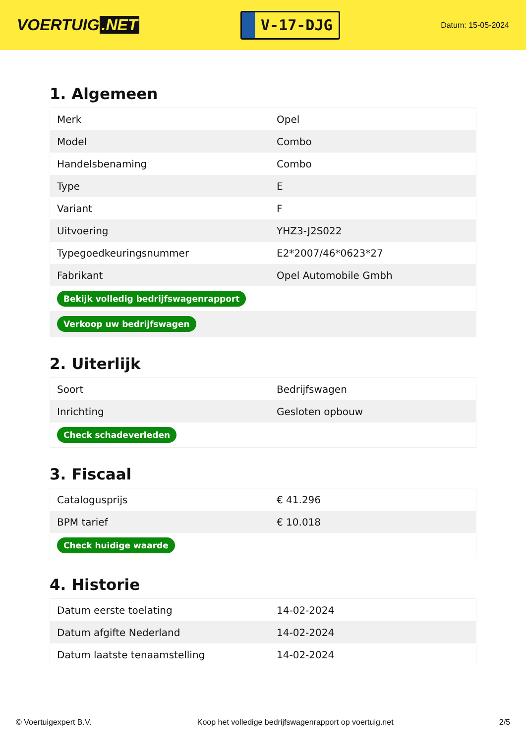VOERTUIG.NET
V-17-DJG
Datum: 15-05-2024
1. Algemeen
| Merk | Opel |
| Model | Combo |
| Handelsbenaming | Combo |
| Type | E |
| Variant | F |
| Uitvoering | YHZ3-J2S022 |
| Typegoedkeuringsnummer | E2*2007/46*0623*27 |
| Fabrikant | Opel Automobile Gmbh |
| Bekijk volledig bedrijfswagenrapport | |
| Verkoop uw bedrijfswagen | |
2. Uiterlijk
| Soort | Bedrijfswagen |
| Inrichting | Gesloten opbouw |
| Check schadeverleden | |
3. Fiscaal
| Catalogusprijs | € 41.296 |
| BPM tarief | € 10.018 |
| Check huidige waarde | |
4. Historie
| Datum eerste toelating | 14-02-2024 |
| Datum afgifte Nederland | 14-02-2024 |
| Datum laatste tenaamstelling | 14-02-2024 |
© Voertuigexpert B.V. Koop het volledige bedrijfswagenrapport op voertuig.net 2/5